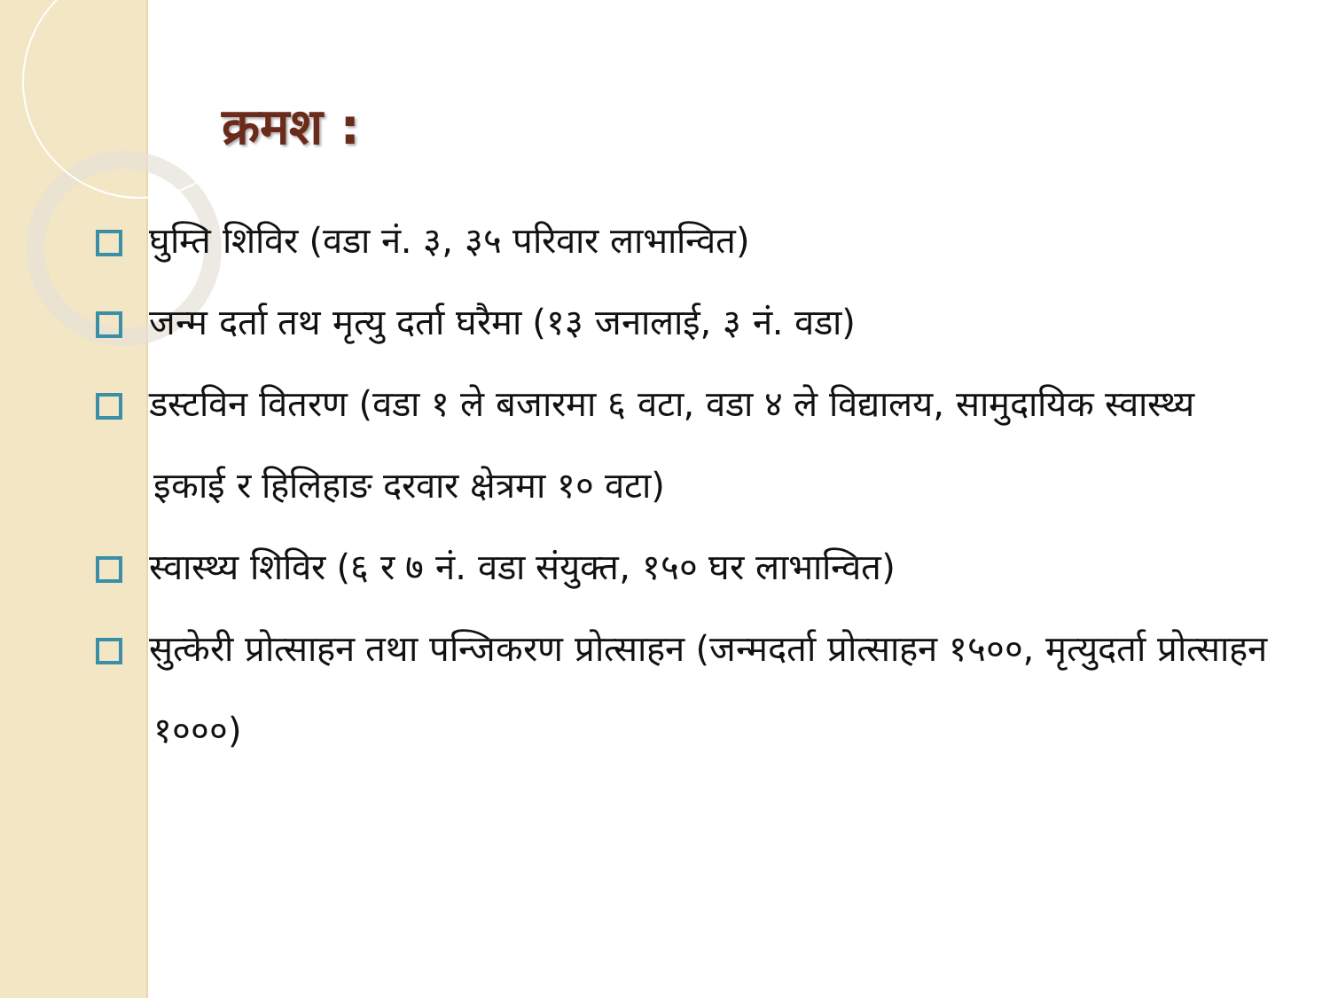क्रमश :
घुम्ति शिविर (वडा नं. ३, ३५ परिवार लाभान्वित)
जन्म दर्ता तथ मृत्यु दर्ता घरैमा (१३ जनालाई, ३ नं. वडा)
डस्टविन वितरण (वडा १ ले बजारमा ६ वटा, वडा ४ ले विद्यालय, सामुदायिक स्वास्थ्य इकाई र हिलिहाङ दरवार क्षेत्रमा १० वटा)
स्वास्थ्य शिविर (६ र ७ नं. वडा संयुक्त, १५० घर लाभान्वित)
सुत्केरी प्रोत्साहन तथा पन्जिकरण प्रोत्साहन (जन्मदर्ता प्रोत्साहन १५००, मृत्युदर्ता प्रोत्साहन १०००)